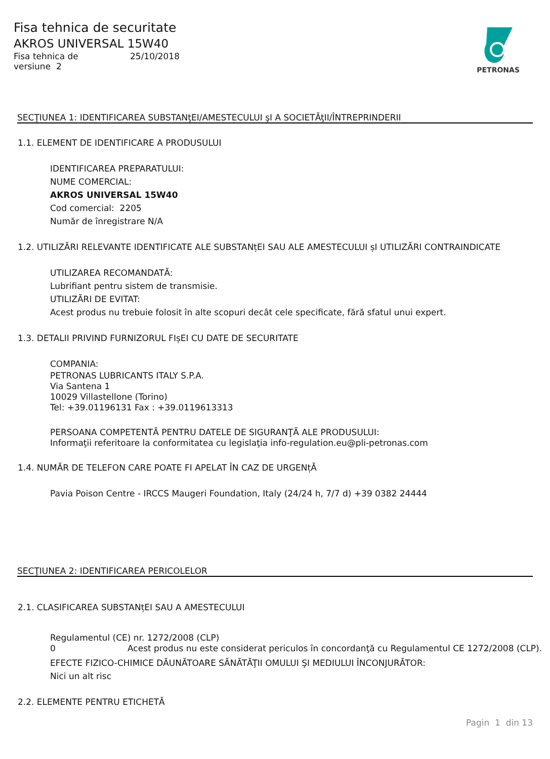Fisa tehnica de securitate
AKROS UNIVERSAL 15W40
Fisa tehnica de 25/10/2018
versiune 2
PETRONAS
SECŢIUNEA 1: IDENTIFICAREA SUBSTANţEI/AMESTECULUI şI A SOCIETĂţII/ÎNTREPRINDERII
1.1. ELEMENT DE IDENTIFICARE A PRODUSULUI
IDENTIFICAREA PREPARATULUI:
NUME COMERCIAL:
AKROS UNIVERSAL 15W40
Cod comercial: 2205
Număr de înregistrare N/A
1.2. UTILIZĂRI RELEVANTE IDENTIFICATE ALE SUBSTANțEI SAU ALE AMESTECULUI șI UTILIZĂRI CONTRAINDICATE
UTILIZAREA RECOMANDATĂ:
Lubrifiant pentru sistem de transmisie.
UTILIZĂRI DE EVITAT:
Acest produs nu trebuie folosit în alte scopuri decât cele specificate, fără sfatul unui expert.
1.3. DETALII PRIVIND FURNIZORUL FIșEI CU DATE DE SECURITATE
COMPANIA:
PETRONAS LUBRICANTS ITALY S.P.A.
Via Santena 1
10029 Villastellone (Torino)
Tel: +39.01196131 Fax : +39.0119613313
PERSOANA COMPETENTĂ PENTRU DATELE DE SIGURANŢĂ ALE PRODUSULUI:
Informaţii referitoare la conformitatea cu legislaţia info-regulation.eu@pli-petronas.com
1.4. NUMĂR DE TELEFON CARE POATE FI APELAT ÎN CAZ DE URGENțĂ
Pavia Poison Centre - IRCCS Maugeri Foundation, Italy (24/24 h, 7/7 d) +39 0382 24444
SECŢIUNEA 2: IDENTIFICAREA PERICOLELOR
2.1. CLASIFICAREA SUBSTANțEI SAU A AMESTECULUI
Regulamentul (CE) nr. 1272/2008 (CLP)
0 Acest produs nu este considerat periculos în concordanţă cu Regulamentul CE 1272/2008 (CLP).
EFECTE FIZICO-CHIMICE DĂUNĂTOARE SĂNĂTĂŢII OMULUI ŞI MEDIULUI ÎNCONJURĂTOR:
Nici un alt risc
2.2. ELEMENTE PENTRU ETICHETĂ
Pagin 1 din 13